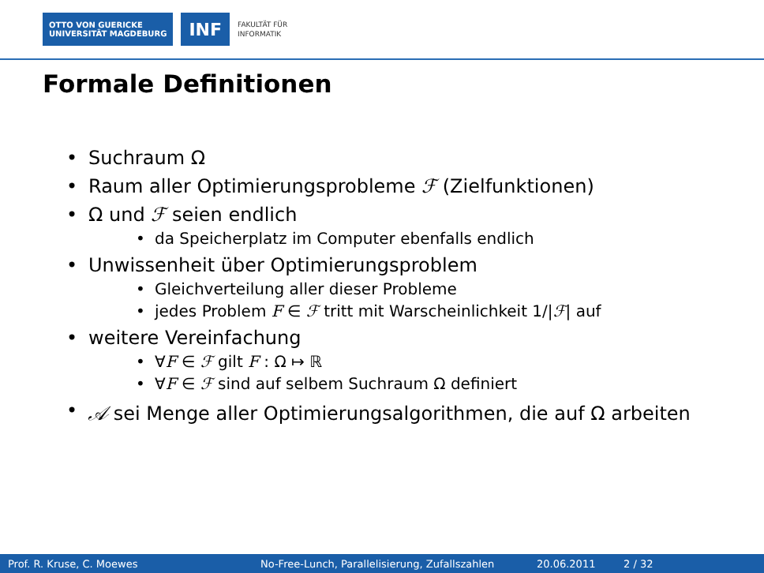OTTO VON GUERICKE
UNIVERSITÄT MAGDEBURG
INF
FAKULTÄT FÜR
INFORMATIK
Formale Definitionen
• Suchraum Ω
• Raum aller Optimierungsprobleme ℱ (Zielfunktionen)
• Ω und ℱ seien endlich
• da Speicherplatz im Computer ebenfalls endlich
• Unwissenheit über Optimierungsproblem
• Gleichverteilung aller dieser Probleme
• jedes Problem F ∈ ℱ tritt mit Warscheinlichkeit 1/|ℱ| auf
• weitere Vereinfachung
• ∀F ∈ ℱ gilt F : Ω ↦ ℝ
• ∀F ∈ ℱ sind auf selbem Suchraum Ω definiert
• 𝒜 sei Menge aller Optimierungsalgorithmen, die auf Ω arbeiten
Prof. R. Kruse, C. Moewes
No-Free-Lunch, Parallelisierung, Zufallszahlen
20.06.2011 2 / 32